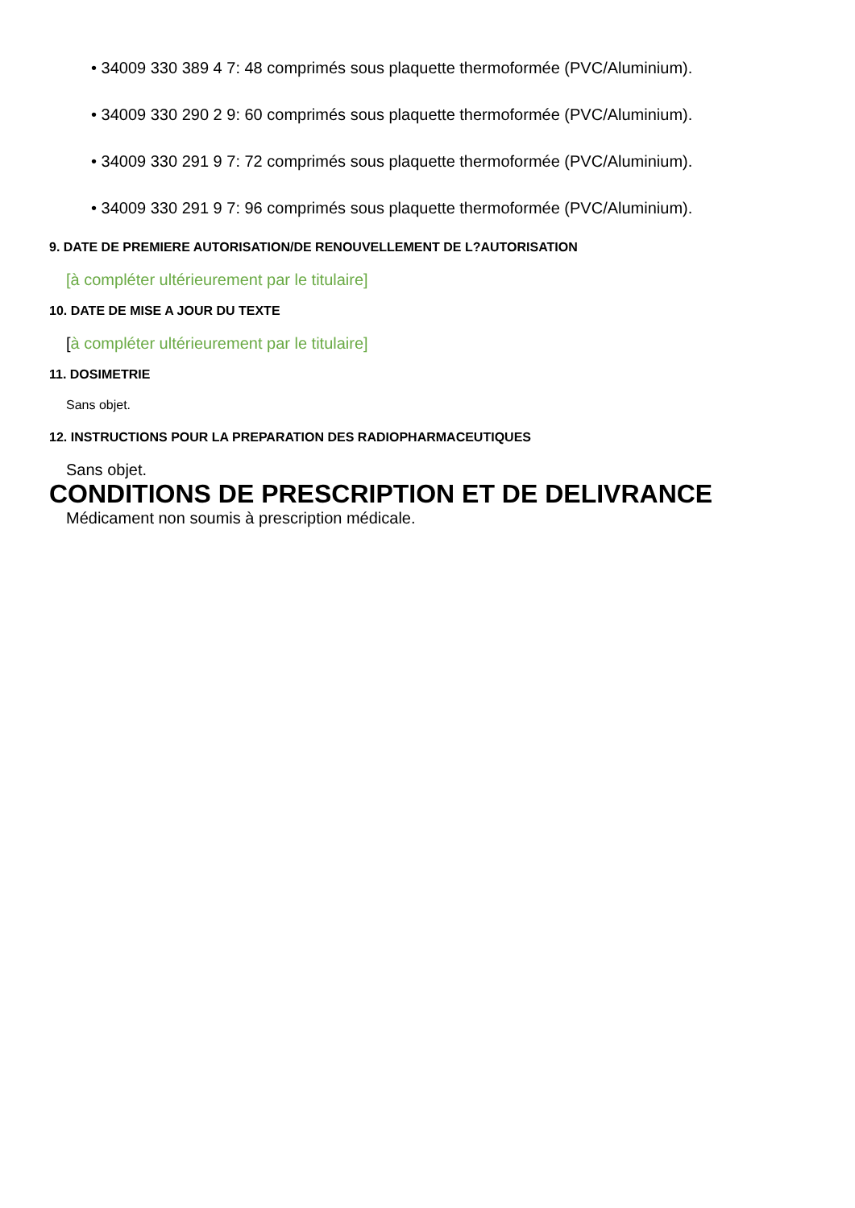• 34009 330 389 4 7: 48 comprimés sous plaquette thermoformée (PVC/Aluminium).
• 34009 330 290 2 9: 60 comprimés sous plaquette thermoformée (PVC/Aluminium).
• 34009 330 291 9 7: 72 comprimés sous plaquette thermoformée (PVC/Aluminium).
• 34009 330 291 9 7: 96 comprimés sous plaquette thermoformée (PVC/Aluminium).
9. DATE DE PREMIERE AUTORISATION/DE RENOUVELLEMENT DE L?AUTORISATION
[à compléter ultérieurement par le titulaire]
10. DATE DE MISE A JOUR DU TEXTE
[à compléter ultérieurement par le titulaire]
11. DOSIMETRIE
Sans objet.
12. INSTRUCTIONS POUR LA PREPARATION DES RADIOPHARMACEUTIQUES
Sans objet.
CONDITIONS DE PRESCRIPTION ET DE DELIVRANCE
Médicament non soumis à prescription médicale.